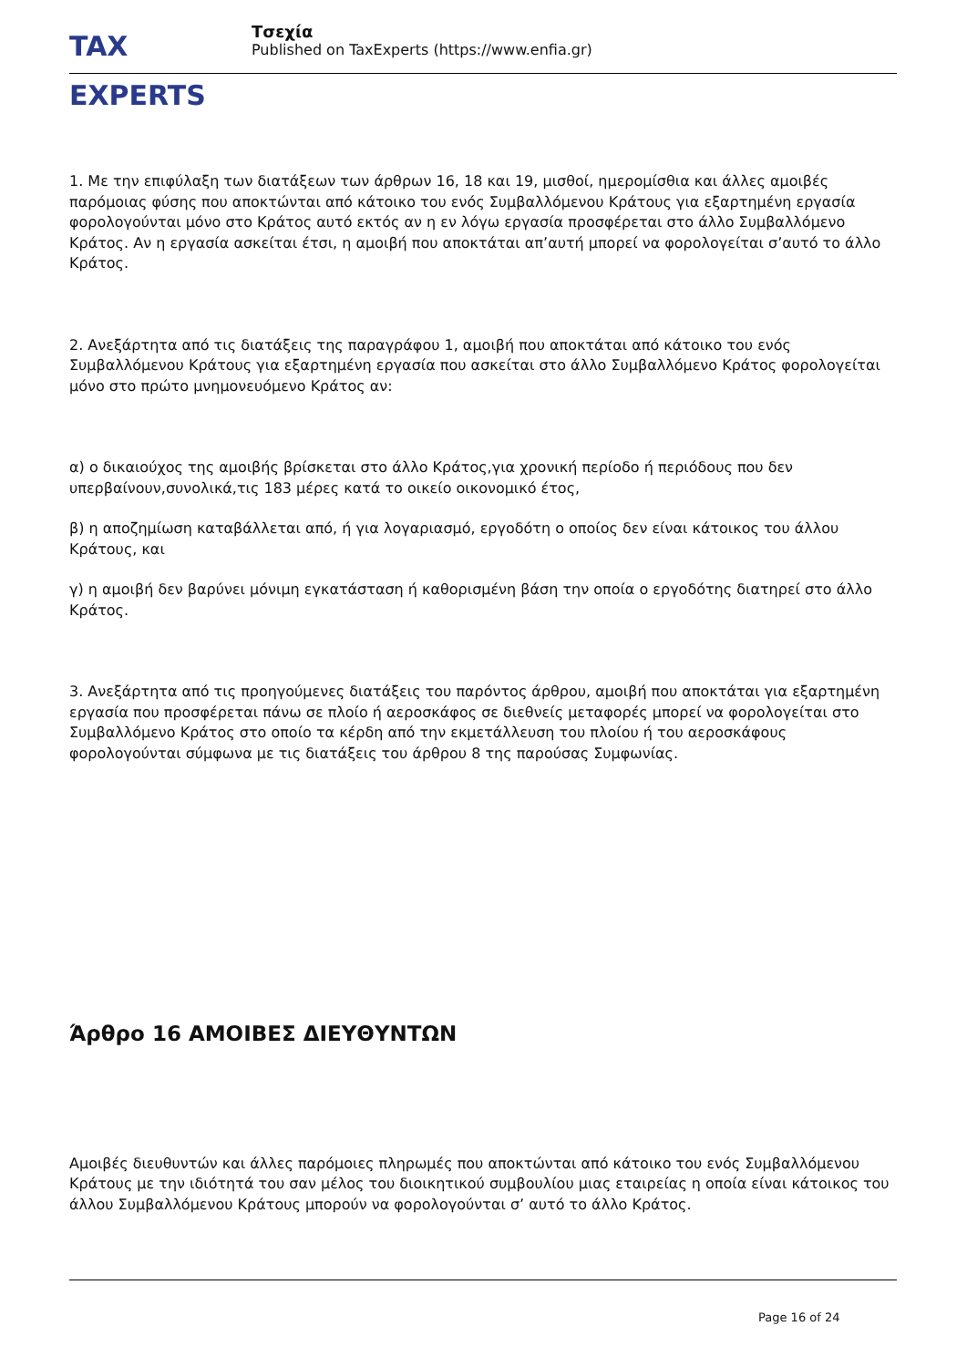TAX EXPERTS
Τσεχία
Published on TaxExperts (https://www.enfia.gr)
1. Με την επιφύλαξη των διατάξεων των άρθρων 16, 18 και 19, μισθοί, ημερομίσθια και άλλες αμοιβές παρόμοιας φύσης που αποκτώνται από κάτοικο του ενός Συμβαλλόμενου Κράτους για εξαρτημένη εργασία φορολογούνται μόνο στο Κράτος αυτό εκτός αν η εν λόγω εργασία προσφέρεται στο άλλο Συμβαλλόμενο Κράτος. Αν η εργασία ασκείται έτσι, η αμοιβή που αποκτάται απ’αυτή μπορεί να φορολογείται σ’αυτό το άλλο Κράτος.
2. Ανεξάρτητα από τις διατάξεις της παραγράφου 1, αμοιβή που αποκτάται από κάτοικο του ενός Συμβαλλόμενου Κράτους για εξαρτημένη εργασία που ασκείται στο άλλο Συμβαλλόμενο Κράτος φορολογείται μόνο στο πρώτο μνημονευόμενο Κράτος αν:
α) ο δικαιούχος της αμοιβής βρίσκεται στο άλλο Κράτος,για χρονική περίοδο ή περιόδους που δεν υπερβαίνουν,συνολικά,τις 183 μέρες κατά το οικείο οικονομικό έτος,
β) η αποζημίωση καταβάλλεται από, ή για λογαριασμό, εργοδότη ο οποίος δεν είναι κάτοικος του άλλου Κράτους, και
γ) η αμοιβή δεν βαρύνει μόνιμη εγκατάσταση ή καθορισμένη βάση την οποία ο εργοδότης διατηρεί στο άλλο Κράτος.
3. Ανεξάρτητα από τις προηγούμενες διατάξεις του παρόντος άρθρου, αμοιβή που αποκτάται για εξαρτημένη εργασία που προσφέρεται πάνω σε πλοίο ή αεροσκάφος σε διεθνείς μεταφορές μπορεί να φορολογείται στο Συμβαλλόμενο Κράτος στο οποίο τα κέρδη από την εκμετάλλευση του πλοίου ή του αεροσκάφους φορολογούνται σύμφωνα με τις διατάξεις του άρθρου 8 της παρούσας Συμφωνίας.
Άρθρο 16 ΑΜΟΙΒΕΣ ΔΙΕΥΘΥΝΤΩΝ
Αμοιβές διευθυντών και άλλες παρόμοιες πληρωμές που αποκτώνται από κάτοικο του ενός Συμβαλλόμενου Κράτους με την ιδιότητά του σαν μέλος του διοικητικού συμβουλίου μιας εταιρείας η οποία είναι κάτοικος του άλλου Συμβαλλόμενου Κράτους μπορούν να φορολογούνται σ’ αυτό το άλλο Κράτος.
Page 16 of 24